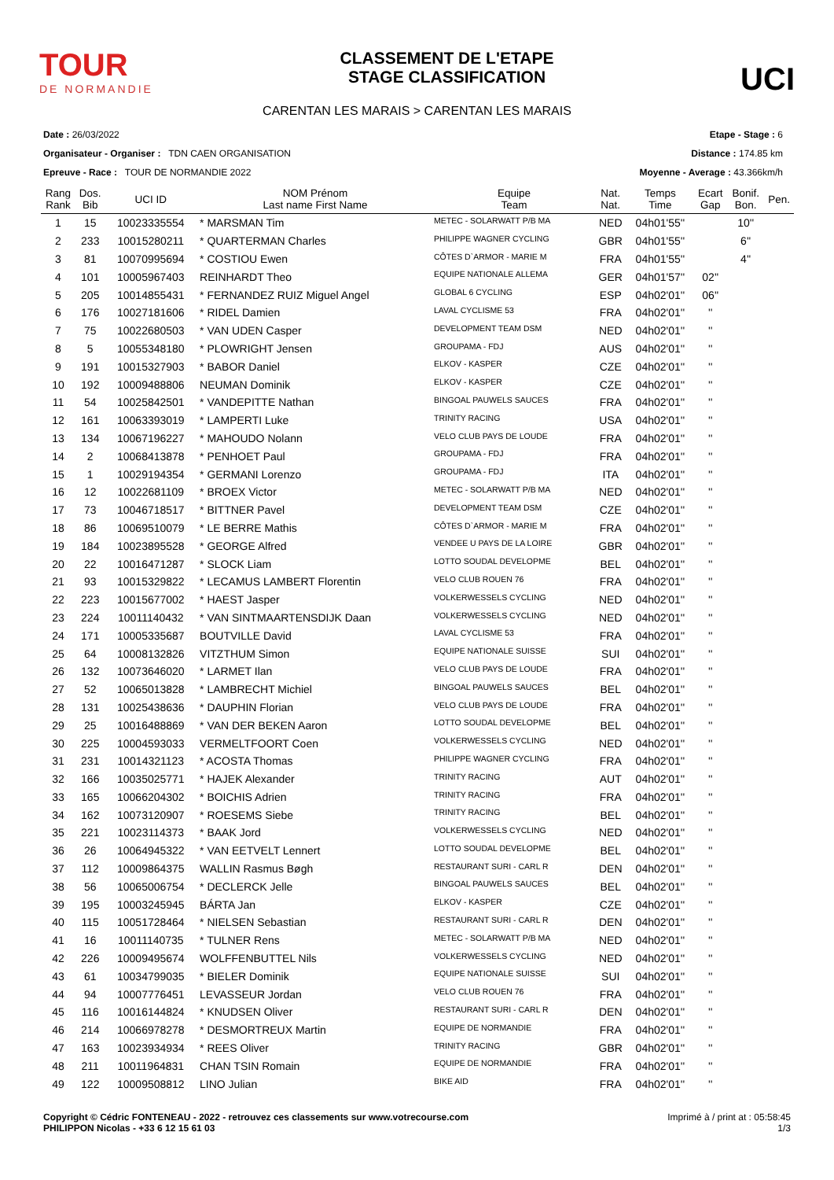TOUR
DE NORMANDIE
CLASSEMENT DE L'ETAPE
STAGE CLASSIFICATION
UCI
CARENTAN LES MARAIS > CARENTAN LES MARAIS
Date : 26/03/2022
Organisateur - Organiser : TDN CAEN ORGANISATION
Epreuve - Race : TOUR DE NORMANDIE 2022
Etape - Stage : 6
Distance : 174.85 km
Moyenne - Average : 43.366km/h
| Rang Rank | Dos. Bib | UCI ID | NOM Prénom Last name First Name | Equipe Team | Nat. Nat. | Temps Time | Ecart Gap | Bonif. Bon. | Pen. |
| --- | --- | --- | --- | --- | --- | --- | --- | --- | --- |
| 1 | 15 | 10023335554 | * MARSMAN Tim | METEC - SOLARWATT P/B MA | NED | 04h01'55'' | | 10'' | |
| 2 | 233 | 10015280211 | * QUARTERMAN Charles | PHILIPPE WAGNER CYCLING | GBR | 04h01'55'' | | 6'' | |
| 3 | 81 | 10070995694 | * COSTIOU Ewen | CÔTES D`ARMOR - MARIE M | FRA | 04h01'55'' | | 4'' | |
| 4 | 101 | 10005967403 | REINHARDT Theo | EQUIPE NATIONALE ALLEMA | GER | 04h01'57'' | 02'' | | |
| 5 | 205 | 10014855431 | * FERNANDEZ RUIZ Miguel Angel | GLOBAL 6 CYCLING | ESP | 04h02'01'' | 06'' | | |
| 6 | 176 | 10027181606 | * RIDEL Damien | LAVAL CYCLISME 53 | FRA | 04h02'01'' | '' | | |
| 7 | 75 | 10022680503 | * VAN UDEN Casper | DEVELOPMENT TEAM DSM | NED | 04h02'01'' | '' | | |
| 8 | 5 | 10055348180 | * PLOWRIGHT Jensen | GROUPAMA - FDJ | AUS | 04h02'01'' | '' | | |
| 9 | 191 | 10015327903 | * BABOR Daniel | ELKOV - KASPER | CZE | 04h02'01'' | '' | | |
| 10 | 192 | 10009488806 | NEUMAN Dominik | ELKOV - KASPER | CZE | 04h02'01'' | '' | | |
| 11 | 54 | 10025842501 | * VANDEPITTE Nathan | BINGOAL PAUWELS SAUCES | FRA | 04h02'01'' | '' | | |
| 12 | 161 | 10063393019 | * LAMPERTI Luke | TRINITY RACING | USA | 04h02'01'' | '' | | |
| 13 | 134 | 10067196227 | * MAHOUDO Nolann | VELO CLUB PAYS DE LOUDE | FRA | 04h02'01'' | '' | | |
| 14 | 2 | 10068413878 | * PENHOET Paul | GROUPAMA - FDJ | FRA | 04h02'01'' | '' | | |
| 15 | 1 | 10029194354 | * GERMANI Lorenzo | GROUPAMA - FDJ | ITA | 04h02'01'' | '' | | |
| 16 | 12 | 10022681109 | * BROEX Victor | METEC - SOLARWATT P/B MA | NED | 04h02'01'' | '' | | |
| 17 | 73 | 10046718517 | * BITTNER Pavel | DEVELOPMENT TEAM DSM | CZE | 04h02'01'' | '' | | |
| 18 | 86 | 10069510079 | * LE BERRE Mathis | CÔTES D`ARMOR - MARIE M | FRA | 04h02'01'' | '' | | |
| 19 | 184 | 10023895528 | * GEORGE Alfred | VENDEE U PAYS DE LA LOIRE | GBR | 04h02'01'' | '' | | |
| 20 | 22 | 10016471287 | * SLOCK Liam | LOTTO SOUDAL DEVELOPME | BEL | 04h02'01'' | '' | | |
| 21 | 93 | 10015329822 | * LECAMUS LAMBERT Florentin | VELO CLUB ROUEN 76 | FRA | 04h02'01'' | '' | | |
| 22 | 223 | 10015677002 | * HAEST Jasper | VOLKERWESSELS CYCLING | NED | 04h02'01'' | '' | | |
| 23 | 224 | 10011140432 | * VAN SINTMAARTENSDIJK Daan | VOLKERWESSELS CYCLING | NED | 04h02'01'' | '' | | |
| 24 | 171 | 10005335687 | BOUTVILLE David | LAVAL CYCLISME 53 | FRA | 04h02'01'' | '' | | |
| 25 | 64 | 10008132826 | VITZTHUM Simon | EQUIPE NATIONALE SUISSE | SUI | 04h02'01'' | '' | | |
| 26 | 132 | 10073646020 | * LARMET Ilan | VELO CLUB PAYS DE LOUDE | FRA | 04h02'01'' | '' | | |
| 27 | 52 | 10065013828 | * LAMBRECHT Michiel | BINGOAL PAUWELS SAUCES | BEL | 04h02'01'' | '' | | |
| 28 | 131 | 10025438636 | * DAUPHIN Florian | VELO CLUB PAYS DE LOUDE | FRA | 04h02'01'' | '' | | |
| 29 | 25 | 10016488869 | * VAN DER BEKEN Aaron | LOTTO SOUDAL DEVELOPME | BEL | 04h02'01'' | '' | | |
| 30 | 225 | 10004593033 | VERMELTFOORT Coen | VOLKERWESSELS CYCLING | NED | 04h02'01'' | '' | | |
| 31 | 231 | 10014321123 | * ACOSTA Thomas | PHILIPPE WAGNER CYCLING | FRA | 04h02'01'' | '' | | |
| 32 | 166 | 10035025771 | * HAJEK Alexander | TRINITY RACING | AUT | 04h02'01'' | '' | | |
| 33 | 165 | 10066204302 | * BOICHIS Adrien | TRINITY RACING | FRA | 04h02'01'' | '' | | |
| 34 | 162 | 10073120907 | * ROESEMS Siebe | TRINITY RACING | BEL | 04h02'01'' | '' | | |
| 35 | 221 | 10023114373 | * BAAK Jord | VOLKERWESSELS CYCLING | NED | 04h02'01'' | '' | | |
| 36 | 26 | 10064945322 | * VAN EETVELT Lennert | LOTTO SOUDAL DEVELOPME | BEL | 04h02'01'' | '' | | |
| 37 | 112 | 10009864375 | WALLIN Rasmus Bøgh | RESTAURANT SURI - CARL R | DEN | 04h02'01'' | '' | | |
| 38 | 56 | 10065006754 | * DECLERCK Jelle | BINGOAL PAUWELS SAUCES | BEL | 04h02'01'' | '' | | |
| 39 | 195 | 10003245945 | BÁRTA Jan | ELKOV - KASPER | CZE | 04h02'01'' | '' | | |
| 40 | 115 | 10051728464 | * NIELSEN Sebastian | RESTAURANT SURI - CARL R | DEN | 04h02'01'' | '' | | |
| 41 | 16 | 10011140735 | * TULNER Rens | METEC - SOLARWATT P/B MA | NED | 04h02'01'' | '' | | |
| 42 | 226 | 10009495674 | WOLFFENBUTTEL Nils | VOLKERWESSELS CYCLING | NED | 04h02'01'' | '' | | |
| 43 | 61 | 10034799035 | * BIELER Dominik | EQUIPE NATIONALE SUISSE | SUI | 04h02'01'' | '' | | |
| 44 | 94 | 10007776451 | LEVASSEUR Jordan | VELO CLUB ROUEN 76 | FRA | 04h02'01'' | '' | | |
| 45 | 116 | 10016144824 | * KNUDSEN Oliver | RESTAURANT SURI - CARL R | DEN | 04h02'01'' | '' | | |
| 46 | 214 | 10066978278 | * DESMORTREUX Martin | EQUIPE DE NORMANDIE | FRA | 04h02'01'' | '' | | |
| 47 | 163 | 10023934934 | * REES Oliver | TRINITY RACING | GBR | 04h02'01'' | '' | | |
| 48 | 211 | 10011964831 | CHAN TSIN Romain | EQUIPE DE NORMANDIE | FRA | 04h02'01'' | '' | | |
| 49 | 122 | 10009508812 | LINO Julian | BIKE AID | FRA | 04h02'01'' | '' | | |
Copyright © Cédric FONTENEAU - 2022 - retrouvez ces classements sur www.votrecourse.com
PHILIPPON Nicolas - +33 6 12 15 61 03
Imprimé à / print at : 05:58:45
1/3